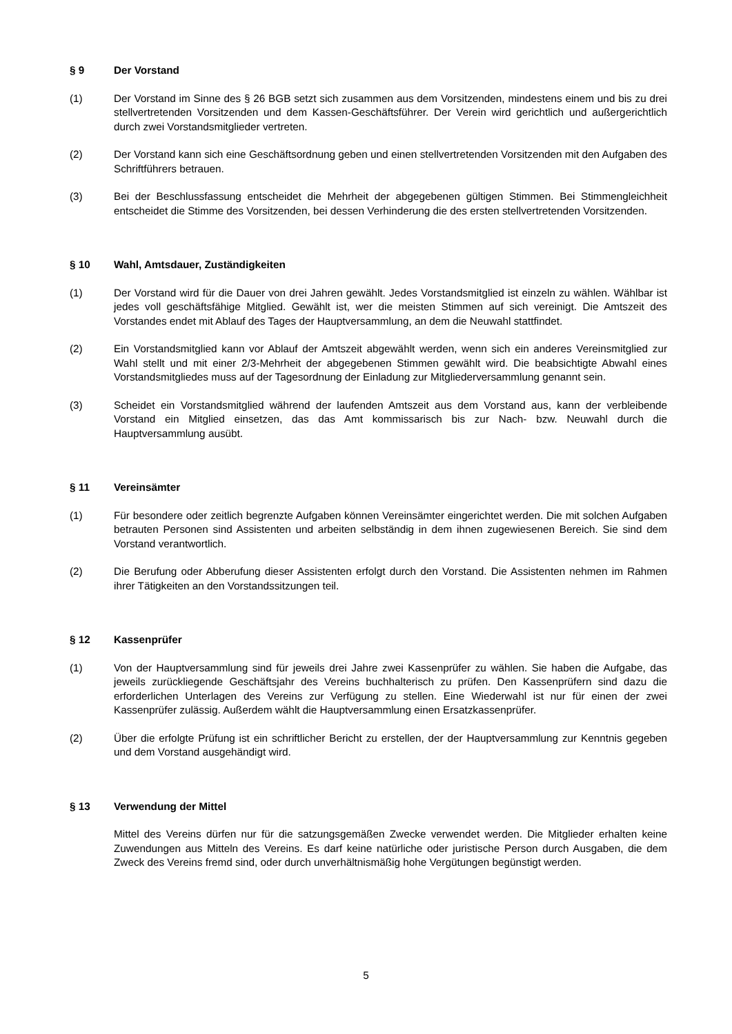§ 9 Der Vorstand
(1) Der Vorstand im Sinne des § 26 BGB setzt sich zusammen aus dem Vorsitzenden, mindestens einem und bis zu drei stellvertretenden Vorsitzenden und dem Kassen-Geschäftsführer. Der Verein wird gerichtlich und außergerichtlich durch zwei Vorstandsmitglieder vertreten.
(2) Der Vorstand kann sich eine Geschäftsordnung geben und einen stellvertretenden Vorsitzenden mit den Aufgaben des Schriftführers betrauen.
(3) Bei der Beschlussfassung entscheidet die Mehrheit der abgegebenen gültigen Stimmen. Bei Stimmengleichheit entscheidet die Stimme des Vorsitzenden, bei dessen Verhinderung die des ersten stellvertretenden Vorsitzenden.
§ 10 Wahl, Amtsdauer, Zuständigkeiten
(1) Der Vorstand wird für die Dauer von drei Jahren gewählt. Jedes Vorstandsmitglied ist einzeln zu wählen. Wählbar ist jedes voll geschäftsfähige Mitglied. Gewählt ist, wer die meisten Stimmen auf sich vereinigt. Die Amtszeit des Vorstandes endet mit Ablauf des Tages der Hauptversammlung, an dem die Neuwahl stattfindet.
(2) Ein Vorstandsmitglied kann vor Ablauf der Amtszeit abgewählt werden, wenn sich ein anderes Vereinsmitglied zur Wahl stellt und mit einer 2/3-Mehrheit der abgegebenen Stimmen gewählt wird. Die beabsichtigte Abwahl eines Vorstandsmitgliedes muss auf der Tagesordnung der Einladung zur Mitgliederversammlung genannt sein.
(3) Scheidet ein Vorstandsmitglied während der laufenden Amtszeit aus dem Vorstand aus, kann der verbleibende Vorstand ein Mitglied einsetzen, das das Amt kommissarisch bis zur Nach- bzw. Neuwahl durch die Hauptversammlung ausübt.
§ 11 Vereinsämter
(1) Für besondere oder zeitlich begrenzte Aufgaben können Vereinsämter eingerichtet werden. Die mit solchen Aufgaben betrauten Personen sind Assistenten und arbeiten selbständig in dem ihnen zugewiesenen Bereich. Sie sind dem Vorstand verantwortlich.
(2) Die Berufung oder Abberufung dieser Assistenten erfolgt durch den Vorstand. Die Assistenten nehmen im Rahmen ihrer Tätigkeiten an den Vorstandssitzungen teil.
§ 12 Kassenprüfer
(1) Von der Hauptversammlung sind für jeweils drei Jahre zwei Kassenprüfer zu wählen. Sie haben die Aufgabe, das jeweils zurückliegende Geschäftsjahr des Vereins buchhalterisch zu prüfen. Den Kassenprüfern sind dazu die erforderlichen Unterlagen des Vereins zur Verfügung zu stellen. Eine Wiederwahl ist nur für einen der zwei Kassenprüfer zulässig. Außerdem wählt die Hauptversammlung einen Ersatzkassenprüfer.
(2) Über die erfolgte Prüfung ist ein schriftlicher Bericht zu erstellen, der der Hauptversammlung zur Kenntnis gegeben und dem Vorstand ausgehändigt wird.
§ 13 Verwendung der Mittel
Mittel des Vereins dürfen nur für die satzungsgemäßen Zwecke verwendet werden. Die Mitglieder erhalten keine Zuwendungen aus Mitteln des Vereins. Es darf keine natürliche oder juristische Person durch Ausgaben, die dem Zweck des Vereins fremd sind, oder durch unverhältnismäßig hohe Vergütungen begünstigt werden.
5